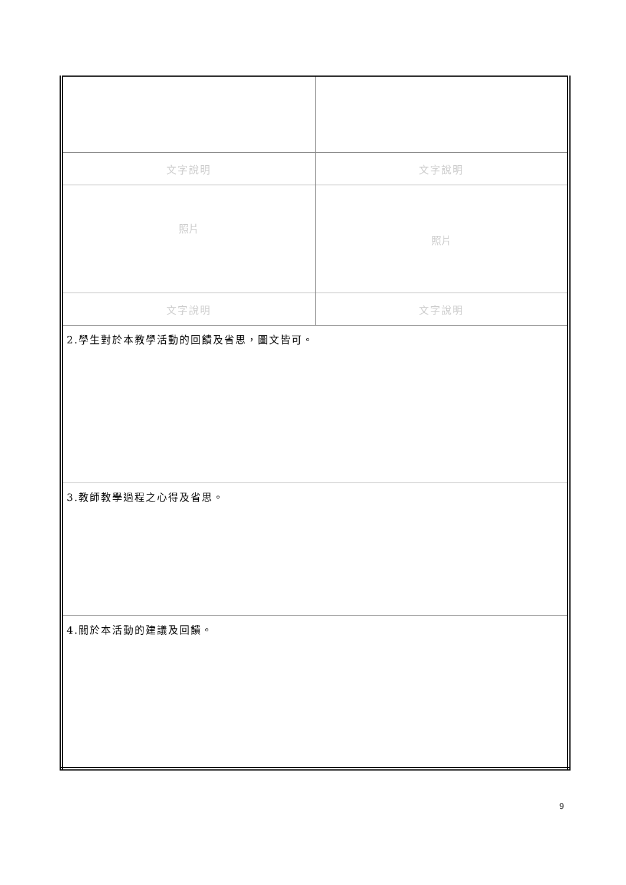| 文字說明 | 文字說明 |
| 照片 | 照片 |
| 文字說明 | 文字說明 |
| 2.學生對於本教學活動的回饋及省思，圖文皆可。 | |
| 3.教師教學過程之心得及省思。 | |
| 4.關於本活動的建議及回饋。 | |
9